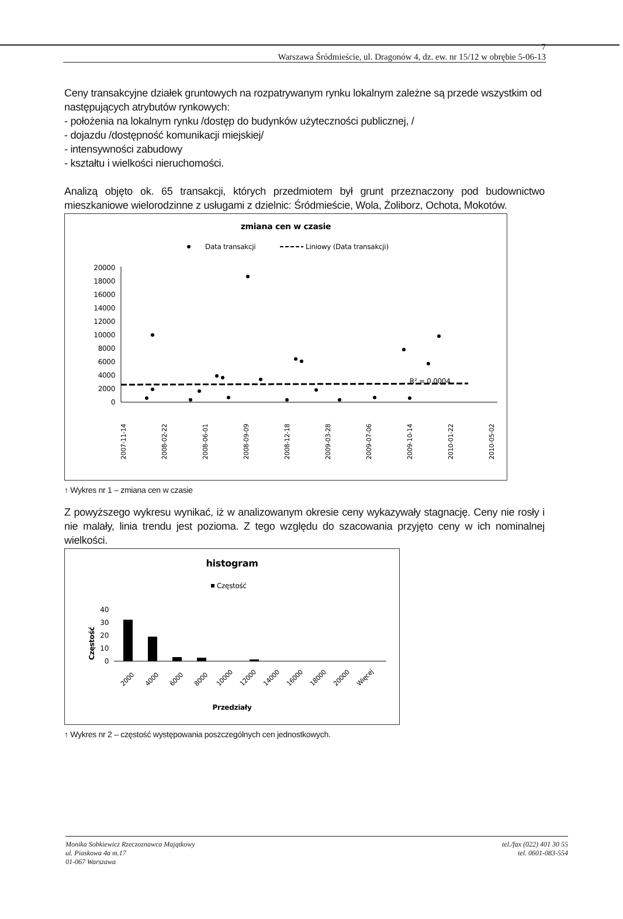7
Warszawa Śródmieście, ul. Dragonów 4, dz. ew. nr 15/12 w obrębie 5-06-13
Ceny transakcyjne działek gruntowych na rozpatrywanym rynku lokalnym zależne są przede wszystkim od następujących atrybutów rynkowych:
- położenia na lokalnym rynku /dostęp do budynków użyteczności publicznej, /
- dojazdu /dostępność komunikacji miejskiej/
- intensywności zabudowy
- kształtu i wielkości nieruchomości.
Analizą objęto ok. 65 transakcji, których przedmiotem był grunt przeznaczony pod budownictwo mieszkaniowe wielorodzinne z usługami z dzielnic: Śródmieście, Wola, Żoliborz, Ochota, Mokotów.
zmiana cen w czasie
Data transakcji
Liniowy (Data transakcji)
20000
18000
16000
14000
12000
10000
8000
6000
4000
2000
0
R² = 0,0004
2007-11-14
2008-02-22
2008-06-01
2008-09-09
2008-12-18
2009-03-28
2009-07-06
2009-10-14
2010-01-22
2010-05-02
↑ Wykres nr 1 – zmiana cen w czasie
Z powyższego wykresu wynikać, iż w analizowanym okresie ceny wykazywały stagnację. Ceny nie rosły i nie malały, linia trendu jest pozioma. Z tego względu do szacowania przyjęto ceny w ich nominalnej wielkości.
histogram
Częstość
Częstość
40
30
20
10
0
2000
4000
6000
8000
10000
12000
14000
16000
18000
20000
Więcej
Przedziały
↑ Wykres nr 2 – częstość występowania poszczególnych cen jednostkowych.
Monika Sobkiewicz Rzeczoznawca Majątkowy
ul. Piaskowa 4a m.17
01-067 Warszawa
tel./fax (022) 401 30 55
tel. 0601-083-554